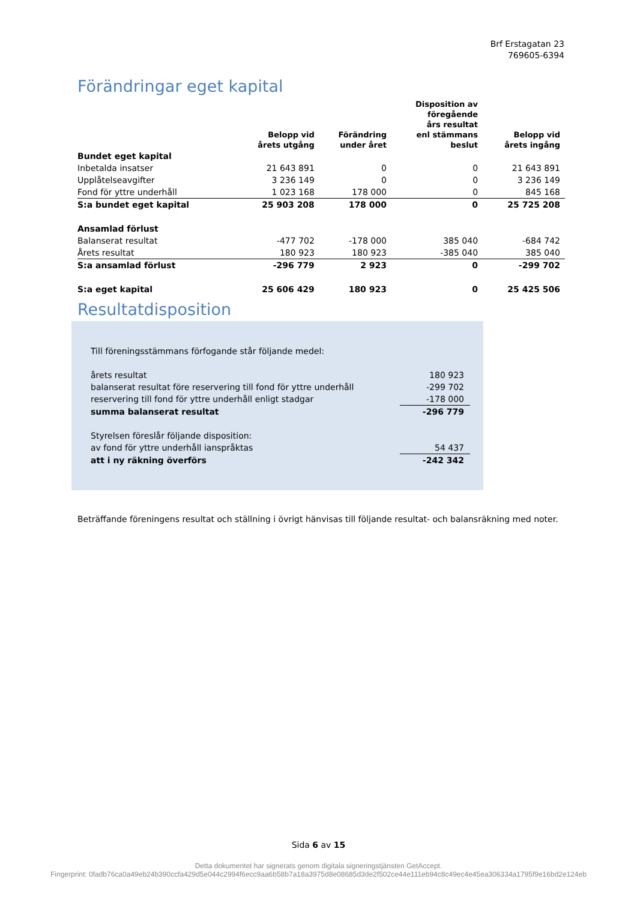Brf Erstagatan 23
769605-6394
Förändringar eget kapital
| | Belopp vid årets utgång | Förändring under året | Disposition av föregående års resultat enl stämmans beslut | Belopp vid årets ingång |
| --- | --- | --- | --- | --- |
| Bundet eget kapital | | | | |
| Inbetalda insatser | 21 643 891 | 0 | 0 | 21 643 891 |
| Upplåtelseavgifter | 3 236 149 | 0 | 0 | 3 236 149 |
| Fond för yttre underhåll | 1 023 168 | 178 000 | 0 | 845 168 |
| S:a bundet eget kapital | 25 903 208 | 178 000 | 0 | 25 725 208 |
| Ansamlad förlust | | | | |
| Balanserat resultat | -477 702 | -178 000 | 385 040 | -684 742 |
| Årets resultat | 180 923 | 180 923 | -385 040 | 385 040 |
| S:a ansamlad förlust | -296 779 | 2 923 | 0 | -299 702 |
| S:a eget kapital | 25 606 429 | 180 923 | 0 | 25 425 506 |
Resultatdisposition
| Till föreningsstämmans förfogande står följande medel: | |
| årets resultat | 180 923 |
| balanserat resultat före reservering till fond för yttre underhåll | -299 702 |
| reservering till fond för yttre underhåll enligt stadgar | -178 000 |
| summa balanserat resultat | -296 779 |
| Styrelsen föreslår följande disposition: | |
| av fond för yttre underhåll ianspråktas | 54 437 |
| att i ny räkning överförs | -242 342 |
Beträffande föreningens resultat och ställning i övrigt hänvisas till följande resultat- och balansräkning med noter.
Sida 6 av 15
Detta dokumentet har signerats genom digitala signeringstjänsten GetAccept.
Fingerprint: 0fadb76ca0a49eb24b390ccfa429d5e044c2994f6ecc9aa6b58b7a18a3975d8e08685d3de2f502ce44e111eb94c8c49ec4e45ea306334a1795f9e16bd2e124eb